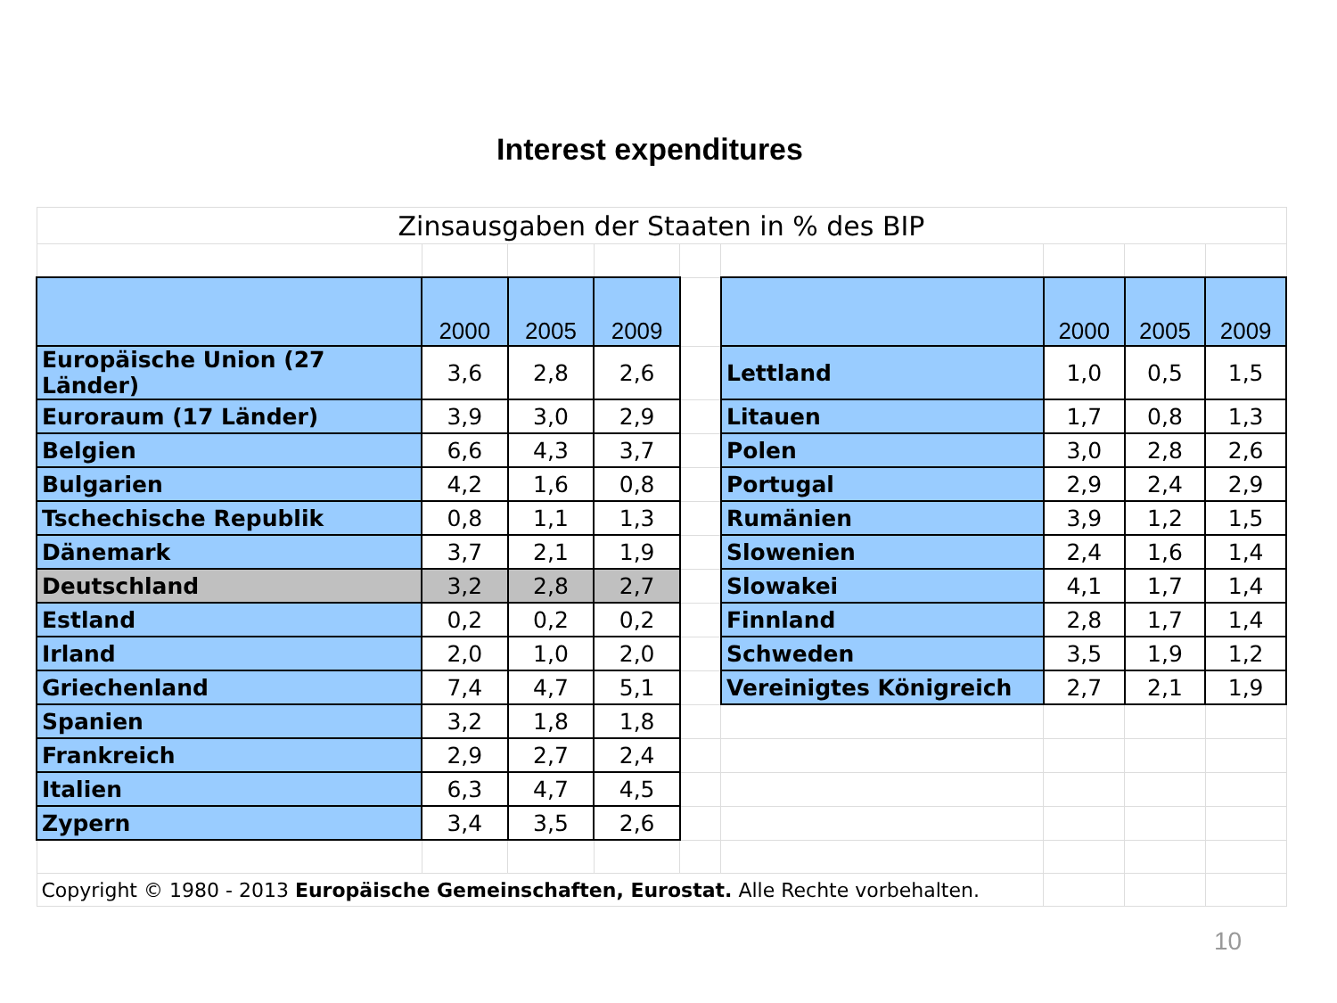Interest expenditures
| Zinsausgaben der Staaten in % des BIP | | | | | | | | |
| | 2000 | 2005 | 2009 | | | 2000 | 2005 | 2009 |
| Europäische Union (27 Länder) | 3,6 | 2,8 | 2,6 | | Lettland | 1,0 | 0,5 | 1,5 |
| Euroraum (17 Länder) | 3,9 | 3,0 | 2,9 | | Litauen | 1,7 | 0,8 | 1,3 |
| Belgien | 6,6 | 4,3 | 3,7 | | Polen | 3,0 | 2,8 | 2,6 |
| Bulgarien | 4,2 | 1,6 | 0,8 | | Portugal | 2,9 | 2,4 | 2,9 |
| Tschechische Republik | 0,8 | 1,1 | 1,3 | | Rumänien | 3,9 | 1,2 | 1,5 |
| Dänemark | 3,7 | 2,1 | 1,9 | | Slowenien | 2,4 | 1,6 | 1,4 |
| Deutschland | 3,2 | 2,8 | 2,7 | | Slowakei | 4,1 | 1,7 | 1,4 |
| Estland | 0,2 | 0,2 | 0,2 | | Finnland | 2,8 | 1,7 | 1,4 |
| Irland | 2,0 | 1,0 | 2,0 | | Schweden | 3,5 | 1,9 | 1,2 |
| Griechenland | 7,4 | 4,7 | 5,1 | | Vereinigtes Königreich | 2,7 | 2,1 | 1,9 |
| Spanien | 3,2 | 1,8 | 1,8 | | | | | |
| Frankreich | 2,9 | 2,7 | 2,4 | | | | | |
| Italien | 6,3 | 4,7 | 4,5 | | | | | |
| Zypern | 3,4 | 3,5 | 2,6 | | | | | |
| Copyright © 1980 - 2013 Europäische Gemeinschaften, Eurostat. Alle Rechte vorbehalten. | | | | | | | | |
10